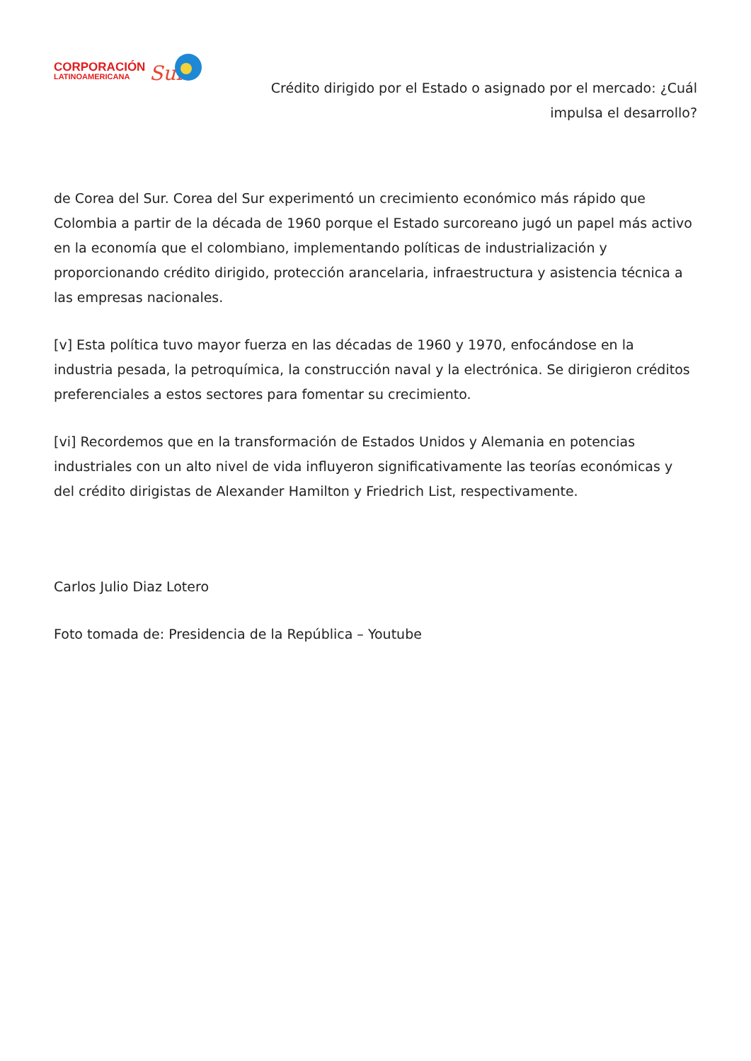CORPORACIÓN
LATINOAMERICANA
Sur
Crédito dirigido por el Estado o asignado por el mercado: ¿Cuál impulsa el desarrollo?
de Corea del Sur. Corea del Sur experimentó un crecimiento económico más rápido que Colombia a partir de la década de 1960 porque el Estado surcoreano jugó un papel más activo en la economía que el colombiano, implementando políticas de industrialización y proporcionando crédito dirigido, protección arancelaria, infraestructura y asistencia técnica a las empresas nacionales.
[v] Esta política tuvo mayor fuerza en las décadas de 1960 y 1970, enfocándose en la industria pesada, la petroquímica, la construcción naval y la electrónica. Se dirigieron créditos preferenciales a estos sectores para fomentar su crecimiento.
[vi] Recordemos que en la transformación de Estados Unidos y Alemania en potencias industriales con un alto nivel de vida influyeron significativamente las teorías económicas y del crédito dirigistas de Alexander Hamilton y Friedrich List, respectivamente.
Carlos Julio Diaz Lotero
Foto tomada de: Presidencia de la República – Youtube